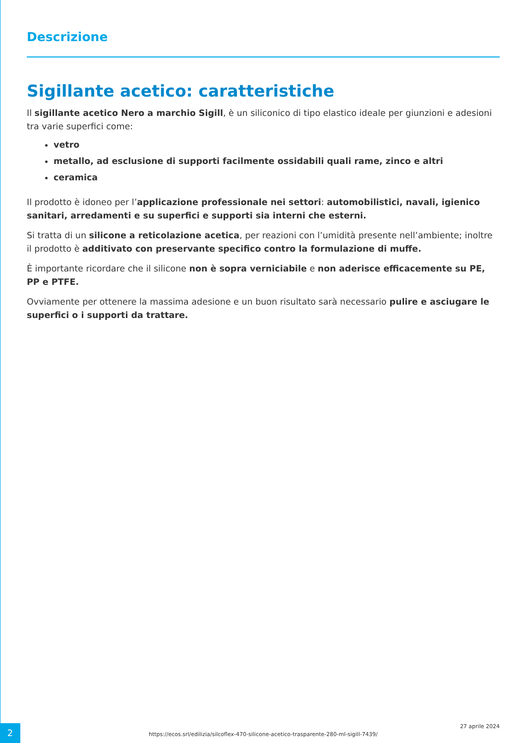Descrizione
Sigillante acetico: caratteristiche
Il sigillante acetico Nero a marchio Sigill, è un siliconico di tipo elastico ideale per giunzioni e adesioni tra varie superfici come:
vetro
metallo, ad esclusione di supporti facilmente ossidabili quali rame, zinco e altri
ceramica
Il prodotto è idoneo per l’applicazione professionale nei settori: automobilistici, navali, igienico sanitari, arredamenti e su superfici e supporti sia interni che esterni.
Si tratta di un silicone a reticolazione acetica, per reazioni con l’umidità presente nell’ambiente; inoltre il prodotto è additivato con preservante specifico contro la formulazione di muffe.
È importante ricordare che il silicone non è sopra verniciabile e non aderisce efficacemente su PE, PP e PTFE.
Ovviamente per ottenere la massima adesione e un buon risultato sarà necessario pulire e asciugare le superfici o i supporti da trattare.
2
https://ecos.srl/edilizia/silcoflex-470-silicone-acetico-trasparente-280-ml-sigill-7439/
27 aprile 2024